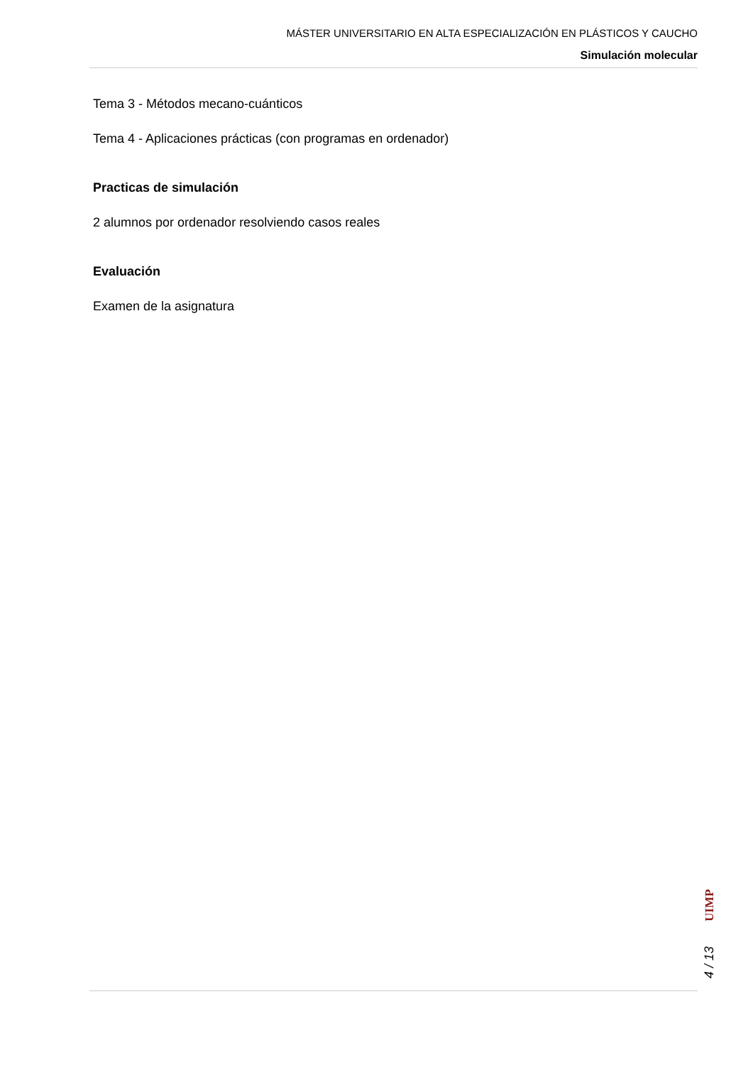MÁSTER UNIVERSITARIO EN ALTA ESPECIALIZACIÓN EN PLÁSTICOS Y CAUCHO
Simulación molecular
Tema 3 - Métodos mecano-cuánticos
Tema 4 - Aplicaciones prácticas (con programas en ordenador)
Practicas de simulación
2 alumnos por ordenador resolviendo casos reales
Evaluación
Examen de la asignatura
UIMP
4 / 13